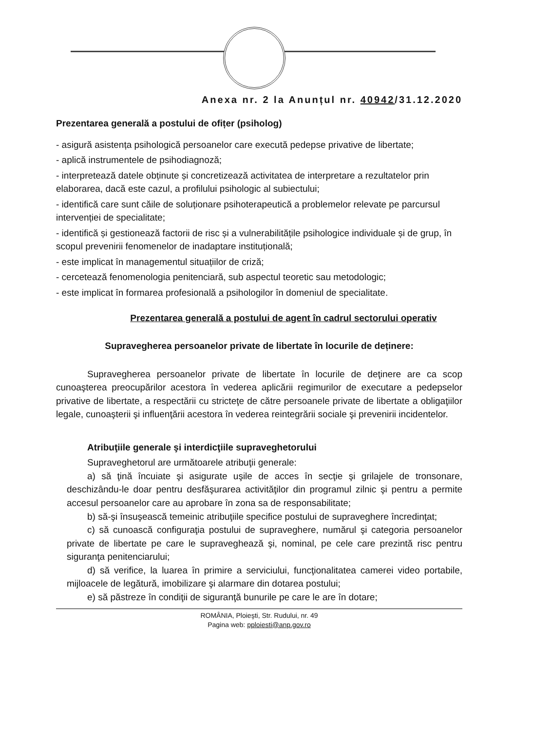Anexa nr. 2 la Anunțul nr. 40942/31.12.2020
Prezentarea generală a postului de ofițer (psiholog)
- asigură asistența psihologică persoanelor care execută pedepse privative de libertate;
- aplică instrumentele de psihodiagnoză;
- interpretează datele obținute și concretizează activitatea de interpretare a rezultatelor prin elaborarea, dacă este cazul, a profilului psihologic al subiectului;
- identifică care sunt căile de soluționare psihoterapeutică a problemelor relevate pe parcursul intervenției de specialitate;
- identifică și gestionează factorii de risc și a vulnerabilitățile psihologice individuale și de grup, în scopul prevenirii fenomenelor de inadaptare instituțională;
- este implicat în managementul situațiilor de criză;
- cercetează fenomenologia penitenciară, sub aspectul teoretic sau metodologic;
- este implicat în formarea profesională a psihologilor în domeniul de specialitate.
Prezentarea generală a postului de agent în cadrul sectorului operativ
Supravegherea persoanelor private de libertate în locurile de deținere:
Supravegherea persoanelor private de libertate în locurile de deţinere are ca scop cunoaşterea preocupărilor acestora în vederea aplicării regimurilor de executare a pedepselor privative de libertate, a respectării cu stricteţe de către persoanele private de libertate a obligaţiilor legale, cunoaşterii şi influenţării acestora în vederea reintegrării sociale şi prevenirii incidentelor.
Atribuţiile generale şi interdicţiile supraveghetorului
Supraveghetorul are următoarele atribuţii generale:
a) să ţină încuiate şi asigurate uşile de acces în secţie şi grilajele de tronsonare, deschizându-le doar pentru desfăşurarea activităţilor din programul zilnic şi pentru a permite accesul persoanelor care au aprobare în zona sa de responsabilitate;
b) să-şi însuşească temeinic atribuţiile specifice postului de supraveghere încredinţat;
c) să cunoască configuraţia postului de supraveghere, numărul şi categoria persoanelor private de libertate pe care le supraveghează şi, nominal, pe cele care prezintă risc pentru siguranţa penitenciarului;
d) să verifice, la luarea în primire a serviciului, funcţionalitatea camerei video portabile, mijloacele de legătură, imobilizare şi alarmare din dotarea postului;
e) să păstreze în condiţii de siguranţă bunurile pe care le are în dotare;
ROMÂNIA, Ploieşti, Str. Rudului, nr. 49
Pagina web: pploiesti@anp.gov.ro